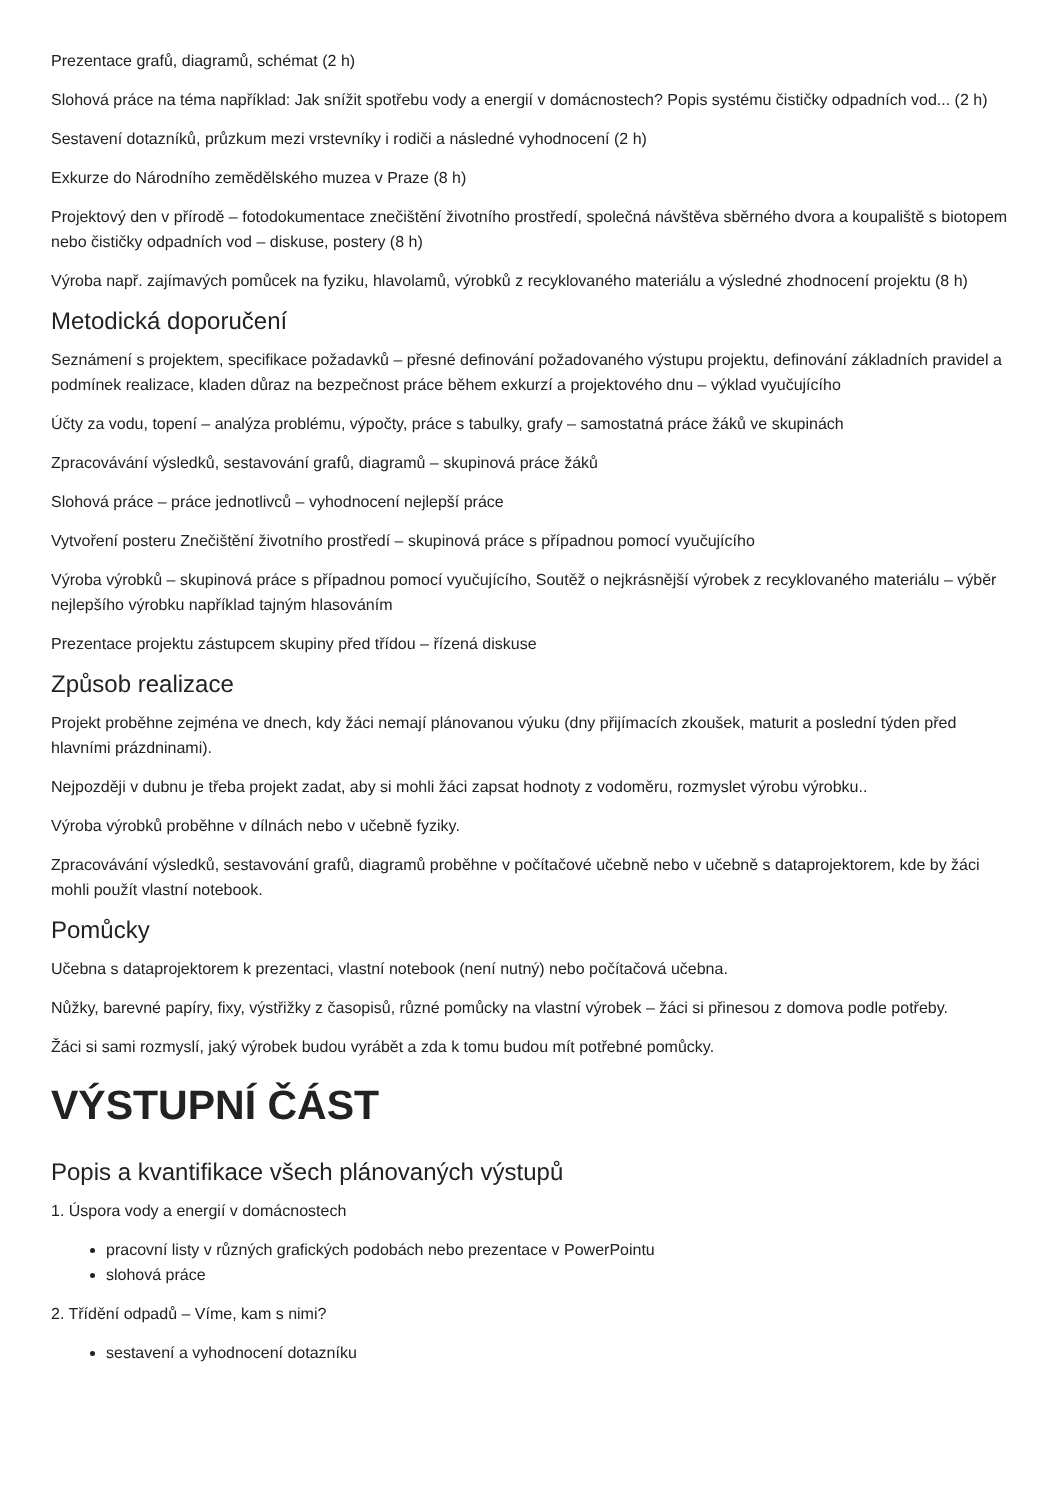Prezentace grafů, diagramů, schémat (2 h)
Slohová práce na téma například: Jak snížit spotřebu vody a energií v domácnostech? Popis systému čističky odpadních vod... (2 h)
Sestavení dotazníků, průzkum mezi vrstevníky i rodiči a následné vyhodnocení (2 h)
Exkurze do Národního zemědělského muzea v Praze (8 h)
Projektový den v přírodě – fotodokumentace znečištění životního prostředí, společná návštěva sběrného dvora a koupaliště s biotopem nebo čističky odpadních vod – diskuse, postery (8 h)
Výroba např. zajímavých pomůcek na fyziku, hlavolamů, výrobků z recyklovaného materiálu a výsledné zhodnocení projektu (8 h)
Metodická doporučení
Seznámení s projektem, specifikace požadavků – přesné definování požadovaného výstupu projektu, definování základních pravidel a podmínek realizace, kladen důraz na bezpečnost práce během exkurzí a projektového dnu – výklad vyučujícího
Účty za vodu, topení – analýza problému, výpočty, práce s tabulky, grafy – samostatná práce žáků ve skupinách
Zpracovávání výsledků, sestavování grafů, diagramů – skupinová práce žáků
Slohová práce – práce jednotlivců – vyhodnocení nejlepší práce
Vytvoření posteru Znečištění životního prostředí – skupinová práce s případnou pomocí vyučujícího
Výroba výrobků – skupinová práce s případnou pomocí vyučujícího, Soutěž o nejkrásnější výrobek z recyklovaného materiálu – výběr nejlepšího výrobku například tajným hlasováním
Prezentace projektu zástupcem skupiny před třídou – řízená diskuse
Způsob realizace
Projekt proběhne zejména ve dnech, kdy žáci nemají plánovanou výuku (dny přijímacích zkoušek, maturit a poslední týden před hlavními prázdninami).
Nejpozději v dubnu je třeba projekt zadat, aby si mohli žáci zapsat hodnoty z vodoměru, rozmyslet výrobu výrobku..
Výroba výrobků proběhne v dílnách nebo v učebně fyziky.
Zpracovávání výsledků, sestavování grafů, diagramů proběhne v počítačové učebně nebo v učebně s dataprojektorem, kde by žáci mohli použít vlastní notebook.
Pomůcky
Učebna s dataprojektorem k prezentaci, vlastní notebook (není nutný) nebo počítačová učebna.
Nůžky, barevné papíry, fixy, výstřižky z časopisů, různé pomůcky na vlastní výrobek – žáci si přinesou z domova podle potřeby.
Žáci si sami rozmyslí, jaký výrobek budou vyrábět a zda k tomu budou mít potřebné pomůcky.
VÝSTUPNÍ ČÁST
Popis a kvantifikace všech plánovaných výstupů
1. Úspora vody a energií v domácnostech
pracovní listy v různých grafických podobách nebo prezentace v PowerPointu
slohová práce
2. Třídění odpadů – Víme, kam s nimi?
sestavení a vyhodnocení dotazníku